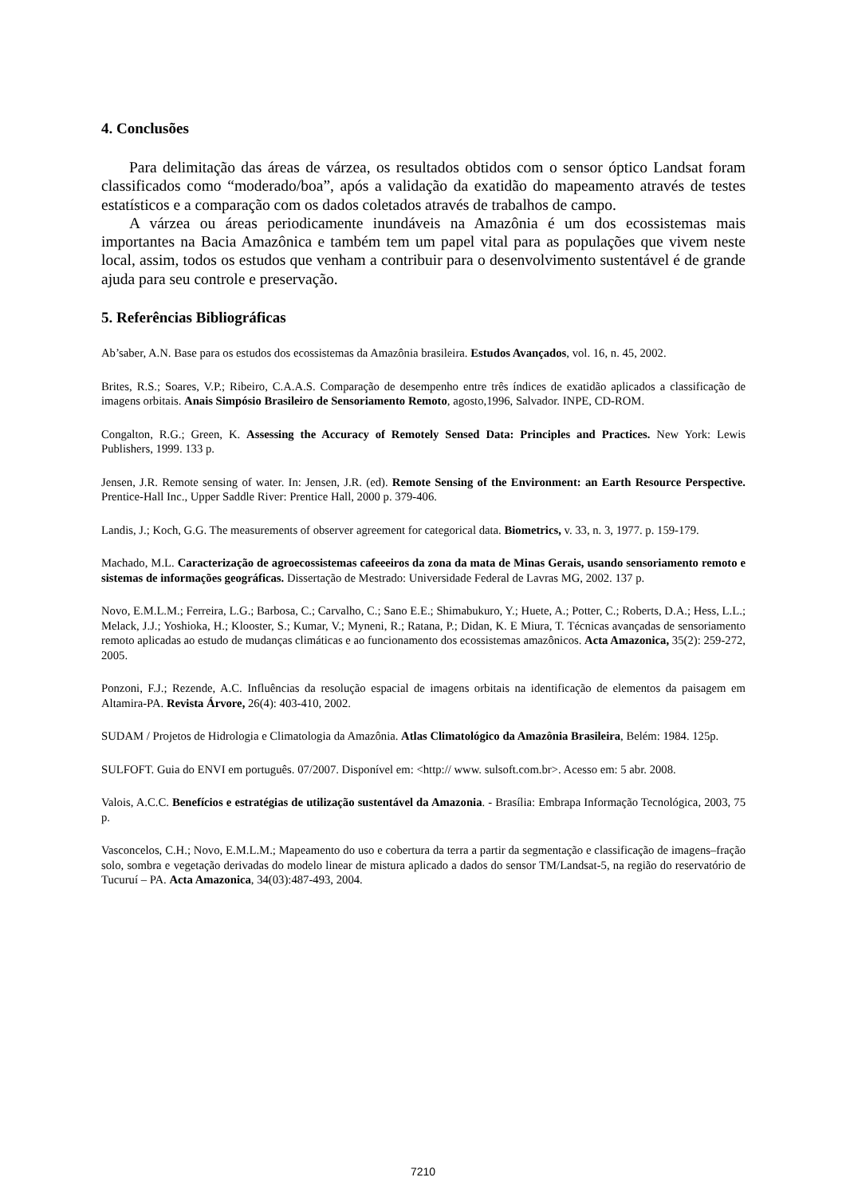4. Conclusões
Para delimitação das áreas de várzea, os resultados obtidos com o sensor óptico Landsat foram classificados como “moderado/boa”, após a validação da exatidão do mapeamento através de testes estatísticos e a comparação com os dados coletados através de trabalhos de campo.
A várzea ou áreas periodicamente inundáveis na Amazônia é um dos ecossistemas mais importantes na Bacia Amazônica e também tem um papel vital para as populações que vivem neste local, assim, todos os estudos que venham a contribuir para o desenvolvimento sustentável é de grande ajuda para seu controle e preservação.
5. Referências Bibliográficas
Ab’saber, A.N. Base para os estudos dos ecossistemas da Amazônia brasileira. Estudos Avançados, vol. 16, n. 45, 2002.
Brites, R.S.; Soares, V.P.; Ribeiro, C.A.A.S. Comparação de desempenho entre três índices de exatidão aplicados a classificação de imagens orbitais. Anais Simpósio Brasileiro de Sensoriamento Remoto, agosto,1996, Salvador. INPE, CD-ROM.
Congalton, R.G.; Green, K. Assessing the Accuracy of Remotely Sensed Data: Principles and Practices. New York: Lewis Publishers, 1999. 133 p.
Jensen, J.R. Remote sensing of water. In: Jensen, J.R. (ed). Remote Sensing of the Environment: an Earth Resource Perspective. Prentice-Hall Inc., Upper Saddle River: Prentice Hall, 2000 p. 379-406.
Landis, J.; Koch, G.G. The measurements of observer agreement for categorical data. Biometrics, v. 33, n. 3, 1977. p. 159-179.
Machado, M.L. Caracterização de agroecossistemas cafeeeiros da zona da mata de Minas Gerais, usando sensoriamento remoto e sistemas de informações geográficas. Dissertação de Mestrado: Universidade Federal de Lavras MG, 2002. 137 p.
Novo, E.M.L.M.; Ferreira, L.G.; Barbosa, C.; Carvalho, C.; Sano E.E.; Shimabukuro, Y.; Huete, A.; Potter, C.; Roberts, D.A.; Hess, L.L.; Melack, J.J.; Yoshioka, H.; Klooster, S.; Kumar, V.; Myneni, R.; Ratana, P.; Didan, K. E Miura, T. Técnicas avançadas de sensoriamento remoto aplicadas ao estudo de mudanças climáticas e ao funcionamento dos ecossistemas amazônicos. Acta Amazonica, 35(2): 259-272, 2005.
Ponzoni, F.J.; Rezende, A.C. Influências da resolução espacial de imagens orbitais na identificação de elementos da paisagem em Altamira-PA. Revista Árvore, 26(4): 403-410, 2002.
SUDAM / Projetos de Hidrologia e Climatologia da Amazônia. Atlas Climatológico da Amazônia Brasileira, Belém: 1984. 125p.
SULFOFT. Guia do ENVI em português. 07/2007. Disponível em: <http:// www. sulsoft.com.br>. Acesso em: 5 abr. 2008.
Valois, A.C.C. Benefícios e estratégias de utilização sustentável da Amazonia. - Brasília: Embrapa Informação Tecnológica, 2003, 75 p.
Vasconcelos, C.H.; Novo, E.M.L.M.; Mapeamento do uso e cobertura da terra a partir da segmentação e classificação de imagens–fração solo, sombra e vegetação derivadas do modelo linear de mistura aplicado a dados do sensor TM/Landsat-5, na região do reservatório de Tucuruí – PA. Acta Amazonica, 34(03):487-493, 2004.
7210